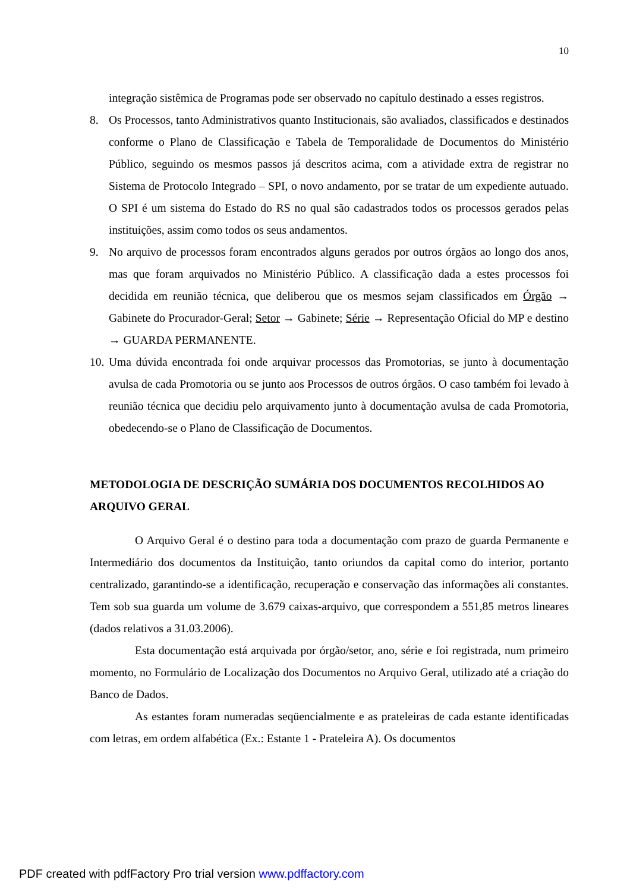10
integração sistêmica de Programas pode ser observado no capítulo destinado a esses registros.
8. Os Processos, tanto Administrativos quanto Institucionais, são avaliados, classificados e destinados conforme o Plano de Classificação e Tabela de Temporalidade de Documentos do Ministério Público, seguindo os mesmos passos já descritos acima, com a atividade extra de registrar no Sistema de Protocolo Integrado – SPI, o novo andamento, por se tratar de um expediente autuado. O SPI é um sistema do Estado do RS no qual são cadastrados todos os processos gerados pelas instituições, assim como todos os seus andamentos.
9. No arquivo de processos foram encontrados alguns gerados por outros órgãos ao longo dos anos, mas que foram arquivados no Ministério Público. A classificação dada a estes processos foi decidida em reunião técnica, que deliberou que os mesmos sejam classificados em Órgão → Gabinete do Procurador-Geral; Setor → Gabinete; Série → Representação Oficial do MP e destino → GUARDA PERMANENTE.
10.
Uma dúvida encontrada foi onde arquivar processos das Promotorias, se junto à documentação avulsa de cada Promotoria ou se junto aos Processos de outros órgãos. O caso também foi levado à reunião técnica que decidiu pelo arquivamento junto à documentação avulsa de cada Promotoria, obedecendo-se o Plano de Classificação de Documentos.
METODOLOGIA DE DESCRIÇÃO SUMÁRIA DOS DOCUMENTOS RECOLHIDOS AO ARQUIVO GERAL
O Arquivo Geral é o destino para toda a documentação com prazo de guarda Permanente e Intermediário dos documentos da Instituição, tanto oriundos da capital como do interior, portanto centralizado, garantindo-se a identificação, recuperação e conservação das informações ali constantes. Tem sob sua guarda um volume de 3.679 caixas-arquivo, que correspondem a 551,85 metros lineares (dados relativos a 31.03.2006).
Esta documentação está arquivada por órgão/setor, ano, série e foi registrada, num primeiro momento, no Formulário de Localização dos Documentos no Arquivo Geral, utilizado até a criação do Banco de Dados.
As estantes foram numeradas seqüencialmente e as prateleiras de cada estante identificadas com letras, em ordem alfabética (Ex.: Estante 1 - Prateleira A). Os documentos
PDF created with pdfFactory Pro trial version www.pdffactory.com